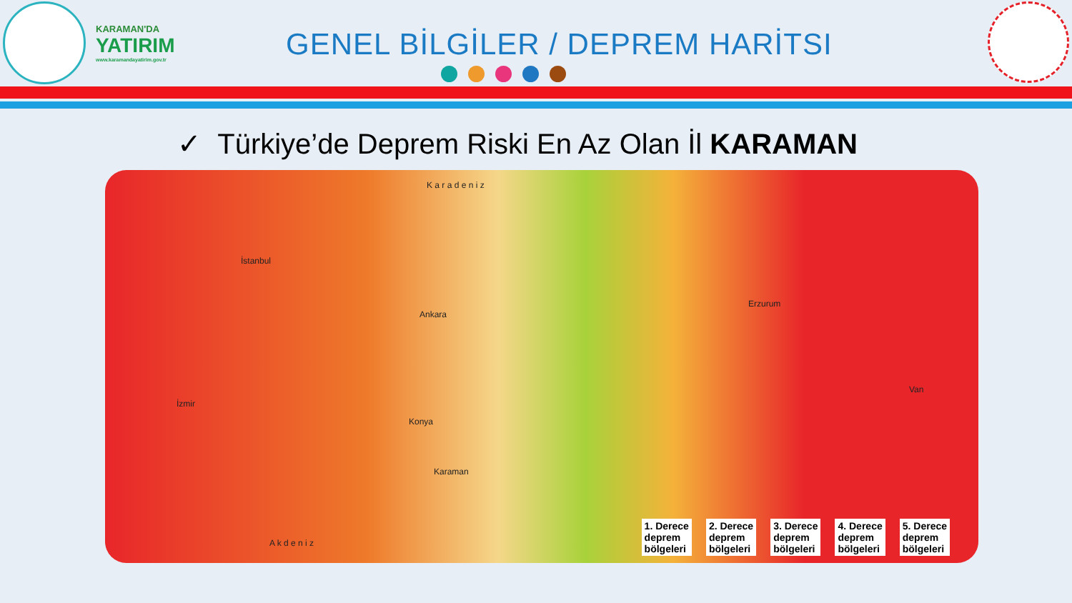KARAMAN'DA
YATIRIM
www.karamandayatirim.gov.tr
GENEL BİLGİLER / DEPREM HARİTSI
✓ Türkiye’de Deprem Riski En Az Olan İl KARAMAN
K a r a d e n i z
A k d e n i z
Ankara
Konya
Karaman
İstanbul
İzmir
Erzurum
Van
1. Derece
deprem
bölgeleri
2. Derece
deprem
bölgeleri
3. Derece
deprem
bölgeleri
4. Derece
deprem
bölgeleri
5. Derece
deprem
bölgeleri